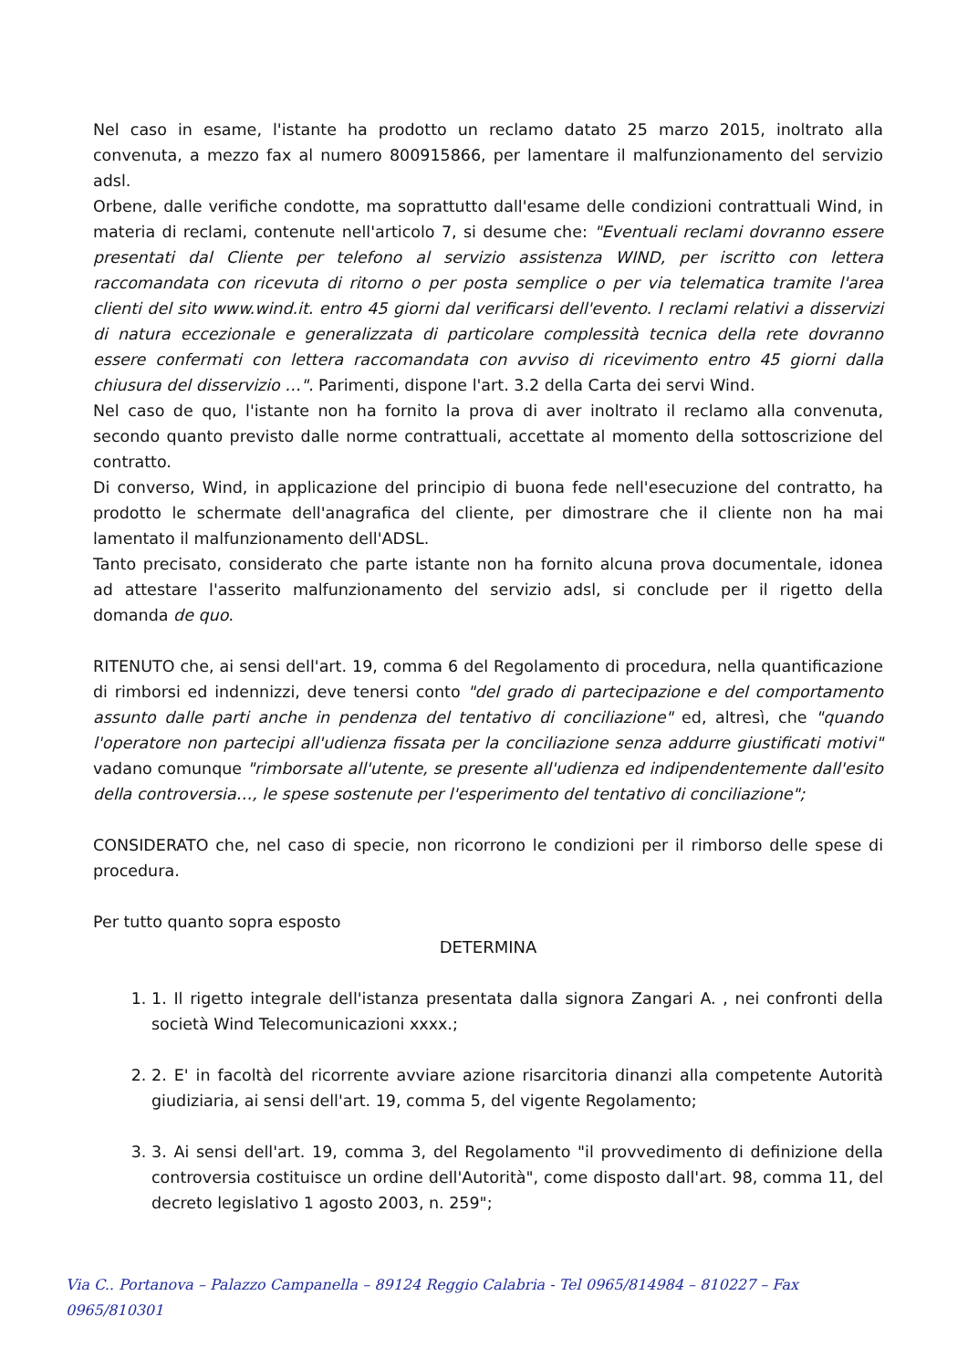Nel caso in esame, l'istante ha prodotto un reclamo datato 25 marzo 2015, inoltrato alla convenuta, a mezzo fax al numero 800915866, per lamentare il malfunzionamento del servizio adsl.
Orbene, dalle verifiche condotte, ma soprattutto dall'esame delle condizioni contrattuali Wind, in materia di reclami, contenute nell'articolo 7, si desume che: "Eventuali reclami dovranno essere presentati dal Cliente per telefono al servizio assistenza WIND, per iscritto con lettera raccomandata con ricevuta di ritorno o per posta semplice o per via telematica tramite l'area clienti del sito www.wind.it. entro 45 giorni dal verificarsi dell'evento. I reclami relativi a disservizi di natura eccezionale e generalizzata di particolare complessità tecnica della rete dovranno essere confermati con lettera raccomandata con avviso di ricevimento entro 45 giorni dalla chiusura del disservizio …". Parimenti, dispone l'art. 3.2 della Carta dei servi Wind.
Nel caso de quo, l'istante non ha fornito la prova di aver inoltrato il reclamo alla convenuta, secondo quanto previsto dalle norme contrattuali, accettate al momento della sottoscrizione del contratto.
Di converso, Wind, in applicazione del principio di buona fede nell'esecuzione del contratto, ha prodotto le schermate dell'anagrafica del cliente, per dimostrare che il cliente non ha mai lamentato il malfunzionamento dell'ADSL.
Tanto precisato, considerato che parte istante non ha fornito alcuna prova documentale, idonea ad attestare l'asserito malfunzionamento del servizio adsl, si conclude per il rigetto della domanda de quo.
RITENUTO che, ai sensi dell'art. 19, comma 6 del Regolamento di procedura, nella quantificazione di rimborsi ed indennizzi, deve tenersi conto "del grado di partecipazione e del comportamento assunto dalle parti anche in pendenza del tentativo di conciliazione" ed, altresì, che "quando l'operatore non partecipi all'udienza fissata per la conciliazione senza addurre giustificati motivi" vadano comunque "rimborsate all'utente, se presente all'udienza ed indipendentemente dall'esito della controversia…, le spese sostenute per l'esperimento del tentativo di conciliazione";
CONSIDERATO che, nel caso di specie, non ricorrono le condizioni per il rimborso delle spese di procedura.
Per tutto quanto sopra esposto
DETERMINA
1. 1. Il rigetto integrale dell'istanza presentata dalla signora Zangari A. , nei confronti della società Wind Telecomunicazioni xxxx.;
2. 2. E' in facoltà del ricorrente avviare azione risarcitoria dinanzi alla competente Autorità giudiziaria, ai sensi dell'art. 19, comma 5, del vigente Regolamento;
3. 3. Ai sensi dell'art. 19, comma 3, del Regolamento "il provvedimento di definizione della controversia costituisce un ordine dell'Autorità", come disposto dall'art. 98, comma 11, del decreto legislativo 1 agosto 2003, n. 259";
Via C.. Portanova – Palazzo Campanella – 89124 Reggio Calabria - Tel 0965/814984 – 810227 – Fax 0965/810301